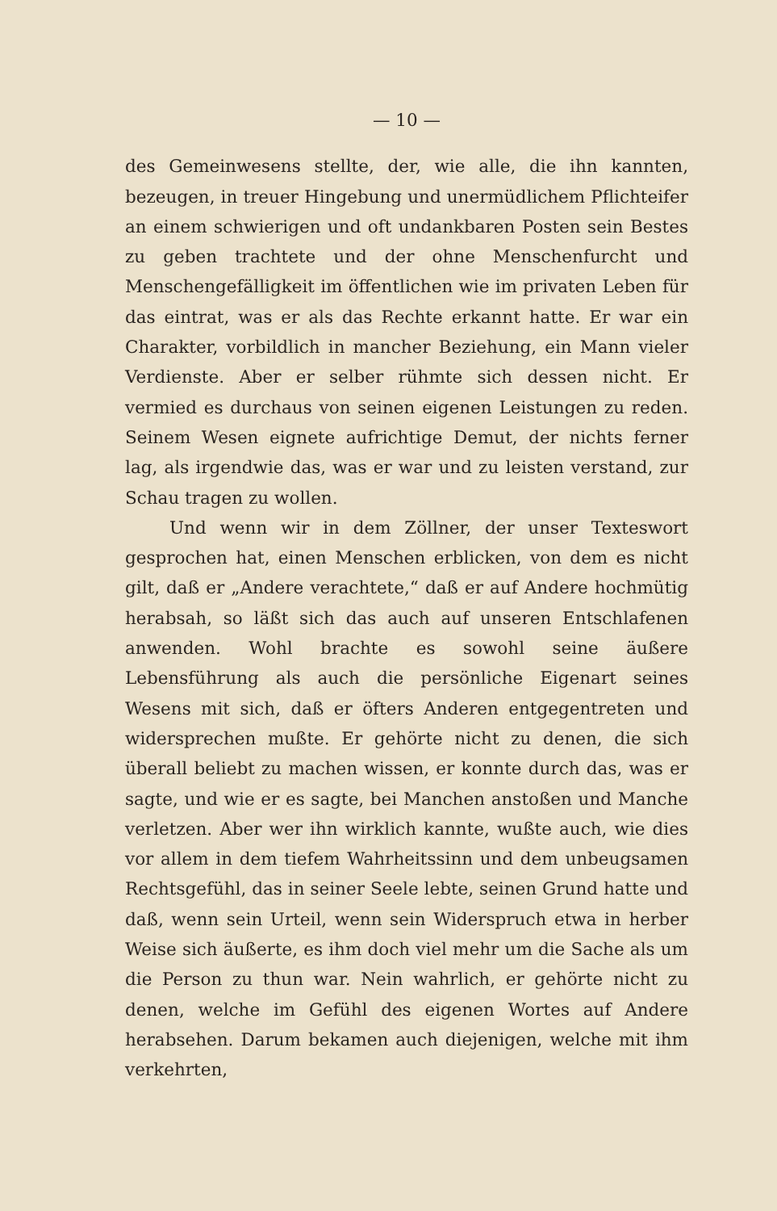— 10 —
des Gemeinwesens stellte, der, wie alle, die ihn kannten, bezeugen, in treuer Hingebung und unermüdlichem Pflichteifer an einem schwierigen und oft undankbaren Posten sein Bestes zu geben trachtete und der ohne Menschenfurcht und Menschengefälligkeit im öffentlichen wie im privaten Leben für das eintrat, was er als das Rechte erkannt hatte. Er war ein Charakter, vorbildlich in mancher Beziehung, ein Mann vieler Verdienste. Aber er selber rühmte sich dessen nicht. Er vermied es durchaus von seinen eigenen Leistungen zu reden. Seinem Wesen eignete aufrichtige Demut, der nichts ferner lag, als irgendwie das, was er war und zu leisten verstand, zur Schau tragen zu wollen.
Und wenn wir in dem Zöllner, der unser Texteswort gesprochen hat, einen Menschen erblicken, von dem es nicht gilt, daß er „Andere verachtete,“ daß er auf Andere hochmütig herabsah, so läßt sich das auch auf unseren Entschlafenen anwenden. Wohl brachte es sowohl seine äußere Lebensführung als auch die persönliche Eigenart seines Wesens mit sich, daß er öfters Anderen entgegentreten und widersprechen mußte. Er gehörte nicht zu denen, die sich überall beliebt zu machen wissen, er konnte durch das, was er sagte, und wie er es sagte, bei Manchen anstoßen und Manche verletzen. Aber wer ihn wirklich kannte, wußte auch, wie dies vor allem in dem tiefem Wahrheitssinn und dem unbeugsamen Rechtsgefühl, das in seiner Seele lebte, seinen Grund hatte und daß, wenn sein Urteil, wenn sein Widerspruch etwa in herber Weise sich äußerte, es ihm doch viel mehr um die Sache als um die Person zu thun war. Nein wahrlich, er gehörte nicht zu denen, welche im Gefühl des eigenen Wortes auf Andere herabsehen. Darum bekamen auch diejenigen, welche mit ihm verkehrten,